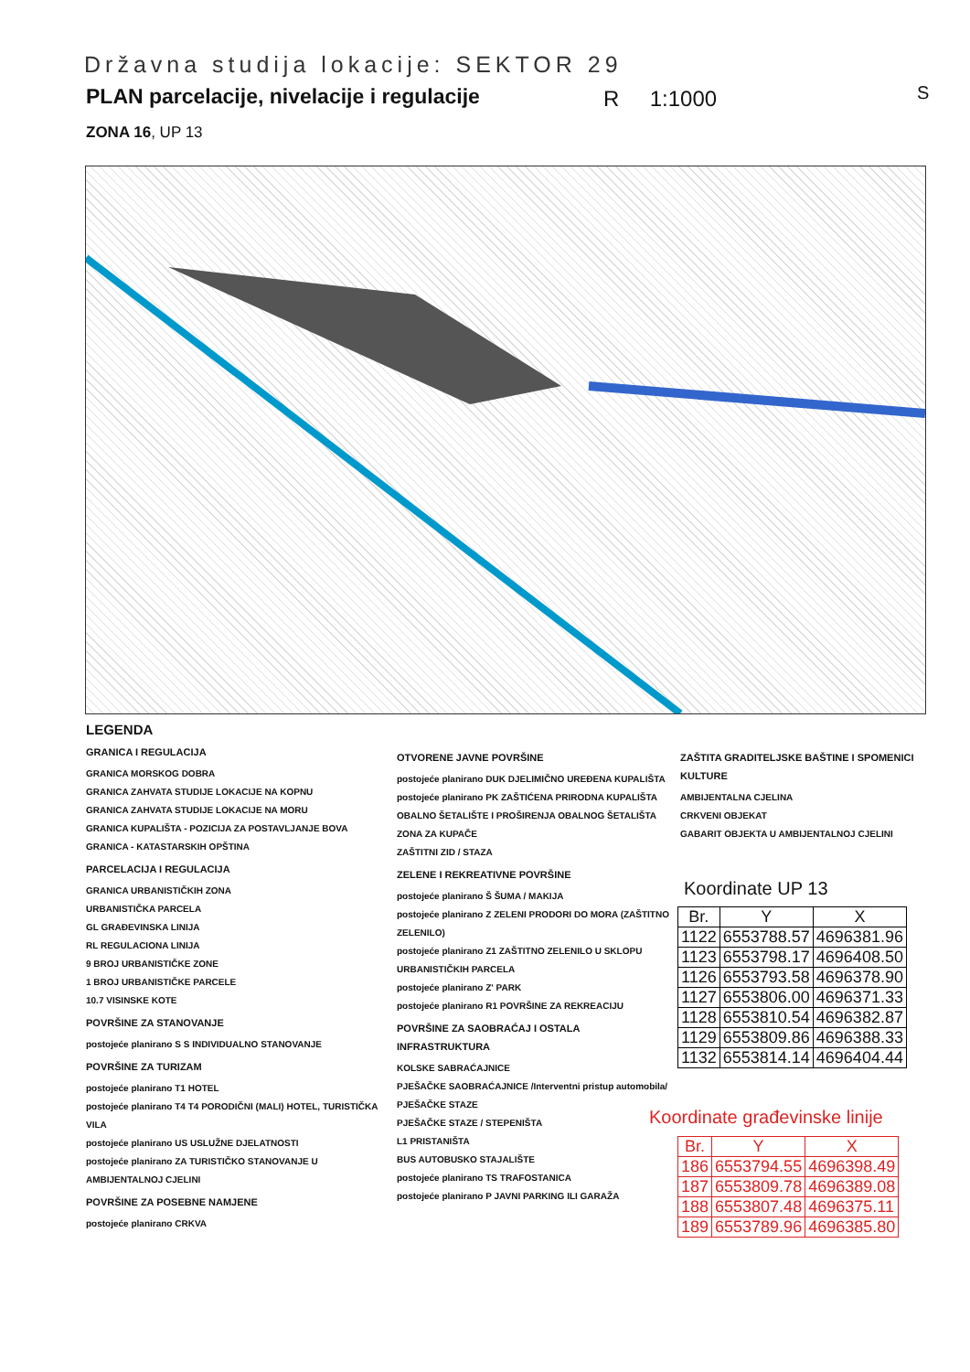Državna studija lokacije: SEKTOR 29
PLAN parcelacije, nivelacije i regulacije
R 1:1000
ZONA 16, UP 13
S
LEGENDA
GRANICA I REGULACIJA
GRANICA MORSKOG DOBRA
GRANICA ZAHVATA STUDIJE LOKACIJE NA KOPNU
GRANICA ZAHVATA STUDIJE LOKACIJE NA MORU
GRANICA KUPALIŠTA - POZICIJA ZA POSTAVLJANJE BOVA
GRANICA - KATASTARSKIH OPŠTINA
PARCELACIJA I REGULACIJA
GRANICA URBANISTIČKIH ZONA
URBANISTIČKA PARCELA
GL GRAĐEVINSKA LINIJA
RL REGULACIONA LINIJA
9 BROJ URBANISTIČKE ZONE
1 BROJ URBANISTIČKE PARCELE
10.7 VISINSKE KOTE
POVRŠINE ZA STANOVANJE
postojeće planirano S S INDIVIDUALNO STANOVANJE
POVRŠINE ZA TURIZAM
postojeće planirano T1 HOTEL
postojeće planirano T4 T4 PORODIČNI (MALI) HOTEL, TURISTIČKA VILA
postojeće planirano US USLUŽNE DJELATNOSTI
postojeće planirano ZA TURISTIČKO STANOVANJE U AMBIJENTALNOJ CJELINI
POVRŠINE ZA POSEBNE NAMJENE
postojeće planirano CRKVA
OTVORENE JAVNE POVRŠINE
postojeće planirano DUK DJELIMIČNO UREĐENA KUPALIŠTA
postojeće planirano PK ZAŠTIĆENA PRIRODNA KUPALIŠTA
OBALNO ŠETALIŠTE I PROŠIRENJA OBALNOG ŠETALIŠTA
ZONA ZA KUPAČE
ZAŠTITNI ZID / STAZA
ZELENE I REKREATIVNE POVRŠINE
postojeće planirano Š ŠUMA / MAKIJA
postojeće planirano Z ZELENI PRODORI DO MORA (ZAŠTITNO ZELENILO)
postojeće planirano Z1 ZAŠTITNO ZELENILO U SKLOPU URBANISTIČKIH PARCELA
postojeće planirano Z' PARK
postojeće planirano R1 POVRŠINE ZA REKREACIJU
POVRŠINE ZA SAOBRAĆAJ I OSTALA INFRASTRUKTURA
KOLSKE SABRAĆAJNICE
PJEŠAČKE SAOBRAĆAJNICE /Interventni pristup automobila/ PJEŠAČKE STAZE
PJEŠAČKE STAZE / STEPENIŠTA
L1 PRISTANIŠTA
BUS AUTOBUSKO STAJALIŠTE
postojeće planirano TS TRAFOSTANICA
postojeće planirano P JAVNI PARKING ILI GARAŽA
ZAŠTITA GRADITELJSKE BAŠTINE I SPOMENICI KULTURE
AMBIJENTALNA CJELINA
CRKVENI OBJEKAT
GABARIT OBJEKTA U AMBIJENTALNOJ CJELINI
Koordinate UP 13
| Br. | Y | X |
| --- | --- | --- |
| 1122 | 6553788.57 | 4696381.96 |
| 1123 | 6553798.17 | 4696408.50 |
| 1126 | 6553793.58 | 4696378.90 |
| 1127 | 6553806.00 | 4696371.33 |
| 1128 | 6553810.54 | 4696382.87 |
| 1129 | 6553809.86 | 4696388.33 |
| 1132 | 6553814.14 | 4696404.44 |
Koordinate građevinske linije
| Br. | Y | X |
| --- | --- | --- |
| 186 | 6553794.55 | 4696398.49 |
| 187 | 6553809.78 | 4696389.08 |
| 188 | 6553807.48 | 4696375.11 |
| 189 | 6553789.96 | 4696385.80 |